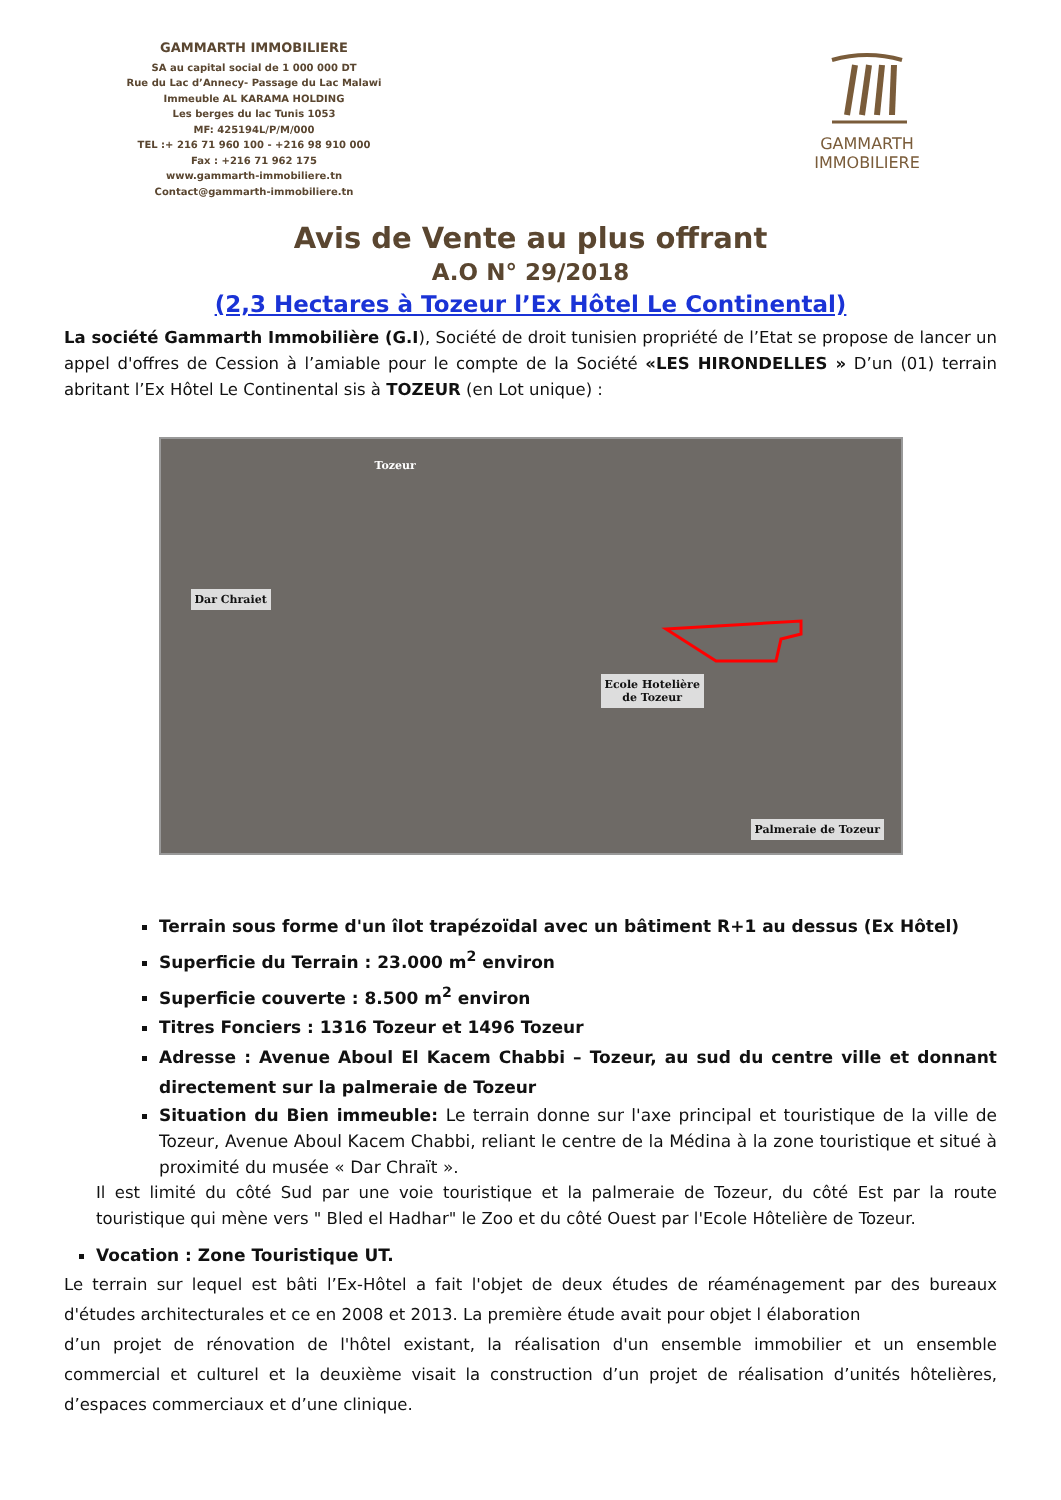GAMMARTH IMMOBILIERE
SA au capital social de 1 000 000 DT
Rue du Lac d’Annecy- Passage du Lac Malawi
Immeuble AL KARAMA HOLDING
Les berges du lac Tunis 1053
MF: 425194L/P/M/000
TEL :+ 216 71 960 100 - +216 98 910 000
Fax : +216 71 962 175
www.gammarth-immobiliere.tn
Contact@gammarth-immobiliere.tn
GAMMARTH
IMMOBILIERE
Avis de Vente au plus offrant
A.O N° 29/2018
(2,3 Hectares à Tozeur l’Ex Hôtel Le Continental)
La société Gammarth Immobilière (G.I), Société de droit tunisien propriété de l’Etat se propose de lancer un appel d'offres de Cession à l’amiable pour le compte de la Société «LES HIRONDELLES » D’un (01) terrain abritant l’Ex Hôtel Le Continental sis à TOZEUR (en Lot unique) :
Tozeur
Dar Chraiet
Ecole Hotelière
de Tozeur
Palmeraie de Tozeur
Terrain sous forme d'un îlot trapézoïdal avec un bâtiment R+1 au dessus (Ex Hôtel)
Superficie du Terrain : 23.000 m<sup>2</sup> environ
Superficie couverte : 8.500 m<sup>2</sup> environ
Titres Fonciers : 1316 Tozeur et 1496 Tozeur
Adresse : Avenue Aboul El Kacem Chabbi – Tozeur, au sud du centre ville et donnant directement sur la palmeraie de Tozeur
Situation du Bien immeuble: Le terrain donne sur l'axe principal et touristique de la ville de Tozeur, Avenue Aboul Kacem Chabbi, reliant le centre de la Médina à la zone touristique et situé à proximité du musée « Dar Chraït ».
Il est limité du côté Sud par une voie touristique et la palmeraie de Tozeur, du côté Est par la route touristique qui mène vers " Bled el Hadhar" le Zoo et du côté Ouest par l'Ecole Hôtelière de Tozeur.
Vocation : Zone Touristique UT.
Le terrain sur lequel est bâti l’Ex-Hôtel a fait l'objet de deux études de réaménagement par des bureaux d'études architecturales et ce en 2008 et 2013. La première étude avait pour objet l élaboration
d’un projet de rénovation de l'hôtel existant, la réalisation d'un ensemble immobilier et un ensemble commercial et culturel et la deuxième visait la construction d’un projet de réalisation d’unités hôtelières, d’espaces commerciaux et d’une clinique.